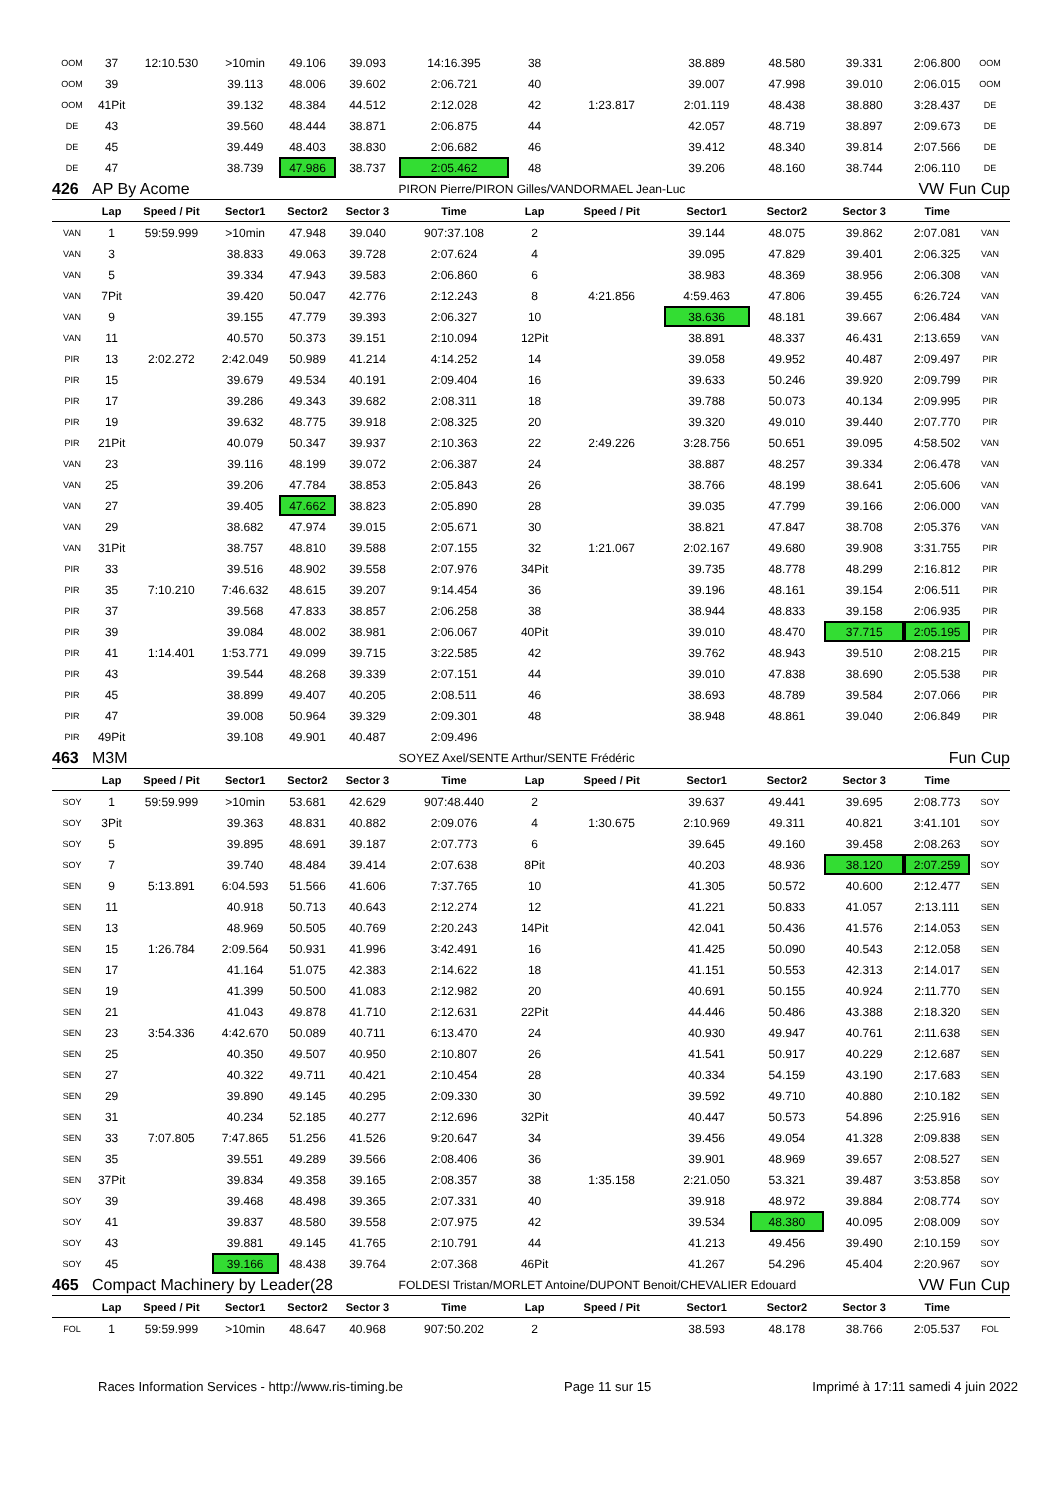| OOM | 37 | 12:10.530 | >10min | 49.106 | 39.093 | 14:16.395 | 38 | | 38.889 | 48.580 | 39.331 | 2:06.800 | OOM |
| OOM | 39 | | 39.113 | 48.006 | 39.602 | 2:06.721 | 40 | | 39.007 | 47.998 | 39.010 | 2:06.015 | OOM |
| OOM | 41Pit | | 39.132 | 48.384 | 44.512 | 2:12.028 | 42 | 1:23.817 | 2:01.119 | 48.438 | 38.880 | 3:28.437 | DE |
| DE | 43 | | 39.560 | 48.444 | 38.871 | 2:06.875 | 44 | | 42.057 | 48.719 | 38.897 | 2:09.673 | DE |
| DE | 45 | | 39.449 | 48.403 | 38.830 | 2:06.682 | 46 | | 39.412 | 48.340 | 39.814 | 2:07.566 | DE |
| DE | 47 | | 38.739 | 47.986 | 38.737 | 2:05.462 | 48 | | 39.206 | 48.160 | 38.744 | 2:06.110 | DE |
| 426 | AP By Acome | | | | | PIRON Pierre/PIRON Gilles/VANDORMAEL Jean-Luc | | | | | | VW Fun Cup | |
| | Lap | Speed / Pit | Sector1 | Sector2 | Sector 3 | Time | Lap | Speed / Pit | Sector1 | Sector2 | Sector 3 | Time | |
| VAN | 1 | 59:59.999 | >10min | 47.948 | 39.040 | 907:37.108 | 2 | | 39.144 | 48.075 | 39.862 | 2:07.081 | VAN |
| VAN | 3 | | 38.833 | 49.063 | 39.728 | 2:07.624 | 4 | | 39.095 | 47.829 | 39.401 | 2:06.325 | VAN |
| VAN | 5 | | 39.334 | 47.943 | 39.583 | 2:06.860 | 6 | | 38.983 | 48.369 | 38.956 | 2:06.308 | VAN |
| VAN | 7Pit | | 39.420 | 50.047 | 42.776 | 2:12.243 | 8 | 4:21.856 | 4:59.463 | 47.806 | 39.455 | 6:26.724 | VAN |
| VAN | 9 | | 39.155 | 47.779 | 39.393 | 2:06.327 | 10 | | 38.636 | 48.181 | 39.667 | 2:06.484 | VAN |
| VAN | 11 | | 40.570 | 50.373 | 39.151 | 2:10.094 | 12Pit | | 38.891 | 48.337 | 46.431 | 2:13.659 | VAN |
| PIR | 13 | 2:02.272 | 2:42.049 | 50.989 | 41.214 | 4:14.252 | 14 | | 39.058 | 49.952 | 40.487 | 2:09.497 | PIR |
| PIR | 15 | | 39.679 | 49.534 | 40.191 | 2:09.404 | 16 | | 39.633 | 50.246 | 39.920 | 2:09.799 | PIR |
| PIR | 17 | | 39.286 | 49.343 | 39.682 | 2:08.311 | 18 | | 39.788 | 50.073 | 40.134 | 2:09.995 | PIR |
| PIR | 19 | | 39.632 | 48.775 | 39.918 | 2:08.325 | 20 | | 39.320 | 49.010 | 39.440 | 2:07.770 | PIR |
| PIR | 21Pit | | 40.079 | 50.347 | 39.937 | 2:10.363 | 22 | 2:49.226 | 3:28.756 | 50.651 | 39.095 | 4:58.502 | VAN |
| VAN | 23 | | 39.116 | 48.199 | 39.072 | 2:06.387 | 24 | | 38.887 | 48.257 | 39.334 | 2:06.478 | VAN |
| VAN | 25 | | 39.206 | 47.784 | 38.853 | 2:05.843 | 26 | | 38.766 | 48.199 | 38.641 | 2:05.606 | VAN |
| VAN | 27 | | 39.405 | 47.662 | 38.823 | 2:05.890 | 28 | | 39.035 | 47.799 | 39.166 | 2:06.000 | VAN |
| VAN | 29 | | 38.682 | 47.974 | 39.015 | 2:05.671 | 30 | | 38.821 | 47.847 | 38.708 | 2:05.376 | VAN |
| VAN | 31Pit | | 38.757 | 48.810 | 39.588 | 2:07.155 | 32 | 1:21.067 | 2:02.167 | 49.680 | 39.908 | 3:31.755 | PIR |
| PIR | 33 | | 39.516 | 48.902 | 39.558 | 2:07.976 | 34Pit | | 39.735 | 48.778 | 48.299 | 2:16.812 | PIR |
| PIR | 35 | 7:10.210 | 7:46.632 | 48.615 | 39.207 | 9:14.454 | 36 | | 39.196 | 48.161 | 39.154 | 2:06.511 | PIR |
| PIR | 37 | | 39.568 | 47.833 | 38.857 | 2:06.258 | 38 | | 38.944 | 48.833 | 39.158 | 2:06.935 | PIR |
| PIR | 39 | | 39.084 | 48.002 | 38.981 | 2:06.067 | 40Pit | | 39.010 | 48.470 | 37.715 | 2:05.195 | PIR |
| PIR | 41 | 1:14.401 | 1:53.771 | 49.099 | 39.715 | 3:22.585 | 42 | | 39.762 | 48.943 | 39.510 | 2:08.215 | PIR |
| PIR | 43 | | 39.544 | 48.268 | 39.339 | 2:07.151 | 44 | | 39.010 | 47.838 | 38.690 | 2:05.538 | PIR |
| PIR | 45 | | 38.899 | 49.407 | 40.205 | 2:08.511 | 46 | | 38.693 | 48.789 | 39.584 | 2:07.066 | PIR |
| PIR | 47 | | 39.008 | 50.964 | 39.329 | 2:09.301 | 48 | | 38.948 | 48.861 | 39.040 | 2:06.849 | PIR |
| PIR | 49Pit | | 39.108 | 49.901 | 40.487 | 2:09.496 | | | | | | | |
| 463 | M3M | | | | | SOYEZ Axel/SENTE Arthur/SENTE Frédéric | | | | | | Fun Cup | |
| | Lap | Speed / Pit | Sector1 | Sector2 | Sector 3 | Time | Lap | Speed / Pit | Sector1 | Sector2 | Sector 3 | Time | |
| SOY | 1 | 59:59.999 | >10min | 53.681 | 42.629 | 907:48.440 | 2 | | 39.637 | 49.441 | 39.695 | 2:08.773 | SOY |
| SOY | 3Pit | | 39.363 | 48.831 | 40.882 | 2:09.076 | 4 | 1:30.675 | 2:10.969 | 49.311 | 40.821 | 3:41.101 | SOY |
| SOY | 5 | | 39.895 | 48.691 | 39.187 | 2:07.773 | 6 | | 39.645 | 49.160 | 39.458 | 2:08.263 | SOY |
| SOY | 7 | | 39.740 | 48.484 | 39.414 | 2:07.638 | 8Pit | | 40.203 | 48.936 | 38.120 | 2:07.259 | SOY |
| SEN | 9 | 5:13.891 | 6:04.593 | 51.566 | 41.606 | 7:37.765 | 10 | | 41.305 | 50.572 | 40.600 | 2:12.477 | SEN |
| SEN | 11 | | 40.918 | 50.713 | 40.643 | 2:12.274 | 12 | | 41.221 | 50.833 | 41.057 | 2:13.111 | SEN |
| SEN | 13 | | 48.969 | 50.505 | 40.769 | 2:20.243 | 14Pit | | 42.041 | 50.436 | 41.576 | 2:14.053 | SEN |
| SEN | 15 | 1:26.784 | 2:09.564 | 50.931 | 41.996 | 3:42.491 | 16 | | 41.425 | 50.090 | 40.543 | 2:12.058 | SEN |
| SEN | 17 | | 41.164 | 51.075 | 42.383 | 2:14.622 | 18 | | 41.151 | 50.553 | 42.313 | 2:14.017 | SEN |
| SEN | 19 | | 41.399 | 50.500 | 41.083 | 2:12.982 | 20 | | 40.691 | 50.155 | 40.924 | 2:11.770 | SEN |
| SEN | 21 | | 41.043 | 49.878 | 41.710 | 2:12.631 | 22Pit | | 44.446 | 50.486 | 43.388 | 2:18.320 | SEN |
| SEN | 23 | 3:54.336 | 4:42.670 | 50.089 | 40.711 | 6:13.470 | 24 | | 40.930 | 49.947 | 40.761 | 2:11.638 | SEN |
| SEN | 25 | | 40.350 | 49.507 | 40.950 | 2:10.807 | 26 | | 41.541 | 50.917 | 40.229 | 2:12.687 | SEN |
| SEN | 27 | | 40.322 | 49.711 | 40.421 | 2:10.454 | 28 | | 40.334 | 54.159 | 43.190 | 2:17.683 | SEN |
| SEN | 29 | | 39.890 | 49.145 | 40.295 | 2:09.330 | 30 | | 39.592 | 49.710 | 40.880 | 2:10.182 | SEN |
| SEN | 31 | | 40.234 | 52.185 | 40.277 | 2:12.696 | 32Pit | | 40.447 | 50.573 | 54.896 | 2:25.916 | SEN |
| SEN | 33 | 7:07.805 | 7:47.865 | 51.256 | 41.526 | 9:20.647 | 34 | | 39.456 | 49.054 | 41.328 | 2:09.838 | SEN |
| SEN | 35 | | 39.551 | 49.289 | 39.566 | 2:08.406 | 36 | | 39.901 | 48.969 | 39.657 | 2:08.527 | SEN |
| SEN | 37Pit | | 39.834 | 49.358 | 39.165 | 2:08.357 | 38 | 1:35.158 | 2:21.050 | 53.321 | 39.487 | 3:53.858 | SOY |
| SOY | 39 | | 39.468 | 48.498 | 39.365 | 2:07.331 | 40 | | 39.918 | 48.972 | 39.884 | 2:08.774 | SOY |
| SOY | 41 | | 39.837 | 48.580 | 39.558 | 2:07.975 | 42 | | 39.534 | 48.380 | 40.095 | 2:08.009 | SOY |
| SOY | 43 | | 39.881 | 49.145 | 41.765 | 2:10.791 | 44 | | 41.213 | 49.456 | 39.490 | 2:10.159 | SOY |
| SOY | 45 | | 39.166 | 48.438 | 39.764 | 2:07.368 | 46Pit | | 41.267 | 54.296 | 45.404 | 2:20.967 | SOY |
| 465 | Compact Machinery by Leader(28 | | | | | FOLDESI Tristan/MORLET Antoine/DUPONT Benoit/CHEVALIER Edouard | | | | | | VW Fun Cup | |
| | Lap | Speed / Pit | Sector1 | Sector2 | Sector 3 | Time | Lap | Speed / Pit | Sector1 | Sector2 | Sector 3 | Time | |
| FOL | 1 | 59:59.999 | >10min | 48.647 | 40.968 | 907:50.202 | 2 | | 38.593 | 48.178 | 38.766 | 2:05.537 | FOL |
Races Information Services - http://www.ris-timing.be Page 11 sur 15 Imprimé à 17:11 samedi 4 juin 2022